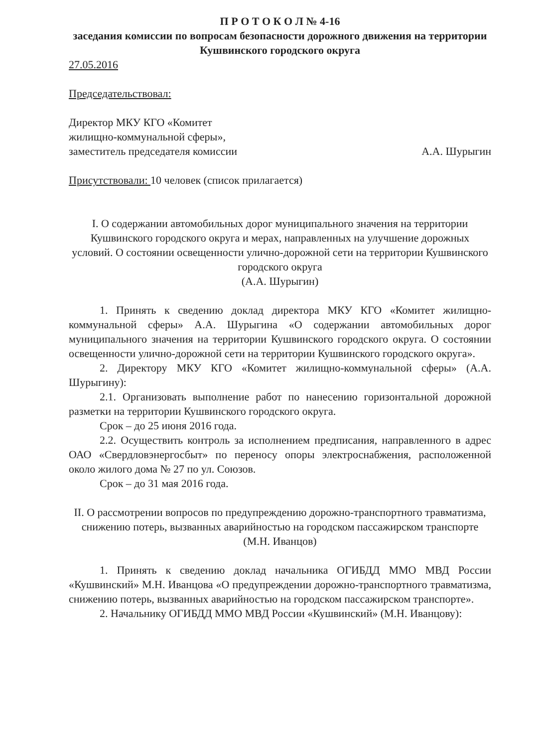П Р О Т О К О Л № 4-16
заседания комиссии по вопросам безопасности дорожного движения на территории Кушвинского городского округа
27.05.2016
Председательствовал:
Директор МКУ КГО «Комитет
жилищно-коммунальной сферы»,
заместитель председателя комиссии А.А. Шурыгин
Присутствовали: 10 человек (список прилагается)
I. О содержании автомобильных дорог муниципального значения на территории Кушвинского городского округа и мерах, направленных на улучшение дорожных условий. О состоянии освещенности улично-дорожной сети на территории Кушвинского городского округа
(А.А. Шурыгин)
1. Принять к сведению доклад директора МКУ КГО «Комитет жилищно-коммунальной сферы» А.А. Шурыгина «О содержании автомобильных дорог муниципального значения на территории Кушвинского городского округа. О состоянии освещенности улично-дорожной сети на территории Кушвинского городского округа».
2. Директору МКУ КГО «Комитет жилищно-коммунальной сферы» (А.А. Шурыгину):
2.1. Организовать выполнение работ по нанесению горизонтальной дорожной разметки на территории Кушвинского городского округа.
Срок – до 25 июня 2016 года.
2.2. Осуществить контроль за исполнением предписания, направленного в адрес ОАО «Свердловэнергосбыт» по переносу опоры электроснабжения, расположенной около жилого дома № 27 по ул. Союзов.
Срок – до 31 мая 2016 года.
II. О рассмотрении вопросов по предупреждению дорожно-транспортного травматизма, снижению потерь, вызванных аварийностью на городском пассажирском транспорте
(М.Н. Иванцов)
1. Принять к сведению доклад начальника ОГИБДД ММО МВД России «Кушвинский» М.Н. Иванцова «О предупреждении дорожно-транспортного травматизма, снижению потерь, вызванных аварийностью на городском пассажирском транспорте».
2. Начальнику ОГИБДД ММО МВД России «Кушвинский» (М.Н. Иванцову):